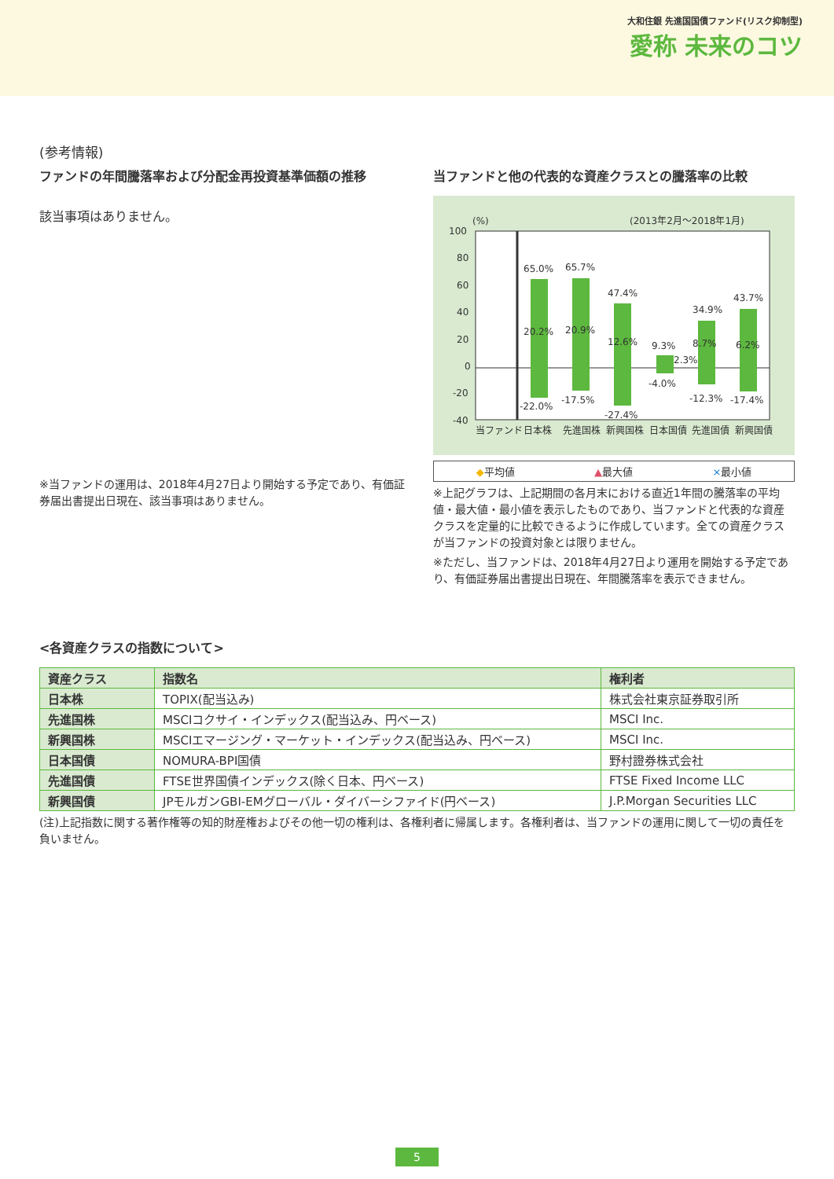大和住銀 先進国国債ファンド(リスク抑制型)
愛称 未来のコツ
(参考情報)
ファンドの年間騰落率および分配金再投資基準価額の推移
該当事項はありません。
※当ファンドの運用は、2018年4月27日より開始する予定であり、有価証券届出書提出日現在、該当事項はありません。
当ファンドと他の代表的な資産クラスとの騰落率の比較
(%)
(2013年2月～2018年1月)
100
80
60
40
20
0
-20
-40
65.0%
65.7%
47.4%
9.3%
34.9%
43.7%
20.2%
20.9%
12.6%
2.3%
8.7%
6.2%
-22.0%
-17.5%
-27.4%
-4.0%
-12.3%
-17.4%
当ファンド
日本株
先進国株
新興国株
日本国債
先進国債
新興国債
◆平均値 ▲最大値 ×最小値
※上記グラフは、上記期間の各月末における直近1年間の騰落率の平均値・最大値・最小値を表示したものであり、当ファンドと代表的な資産クラスを定量的に比較できるように作成しています。全ての資産クラスが当ファンドの投資対象とは限りません。
※ただし、当ファンドは、2018年4月27日より運用を開始する予定であり、有価証券届出書提出日現在、年間騰落率を表示できません。
<各資産クラスの指数について>
| 資産クラス | 指数名 | 権利者 |
| --- | --- | --- |
| 日本株 | TOPIX(配当込み) | 株式会社東京証券取引所 |
| 先進国株 | MSCIコクサイ・インデックス(配当込み、円ベース) | MSCI Inc. |
| 新興国株 | MSCIエマージング・マーケット・インデックス(配当込み、円ベース) | MSCI Inc. |
| 日本国債 | NOMURA-BPI国債 | 野村證券株式会社 |
| 先進国債 | FTSE世界国債インデックス(除く日本、円ベース) | FTSE Fixed Income LLC |
| 新興国債 | JPモルガンGBI-EMグローバル・ダイバーシファイド(円ベース) | J.P.Morgan Securities LLC |
(注)上記指数に関する著作権等の知的財産権およびその他一切の権利は、各権利者に帰属します。各権利者は、当ファンドの運用に関して一切の責任を負いません。
5